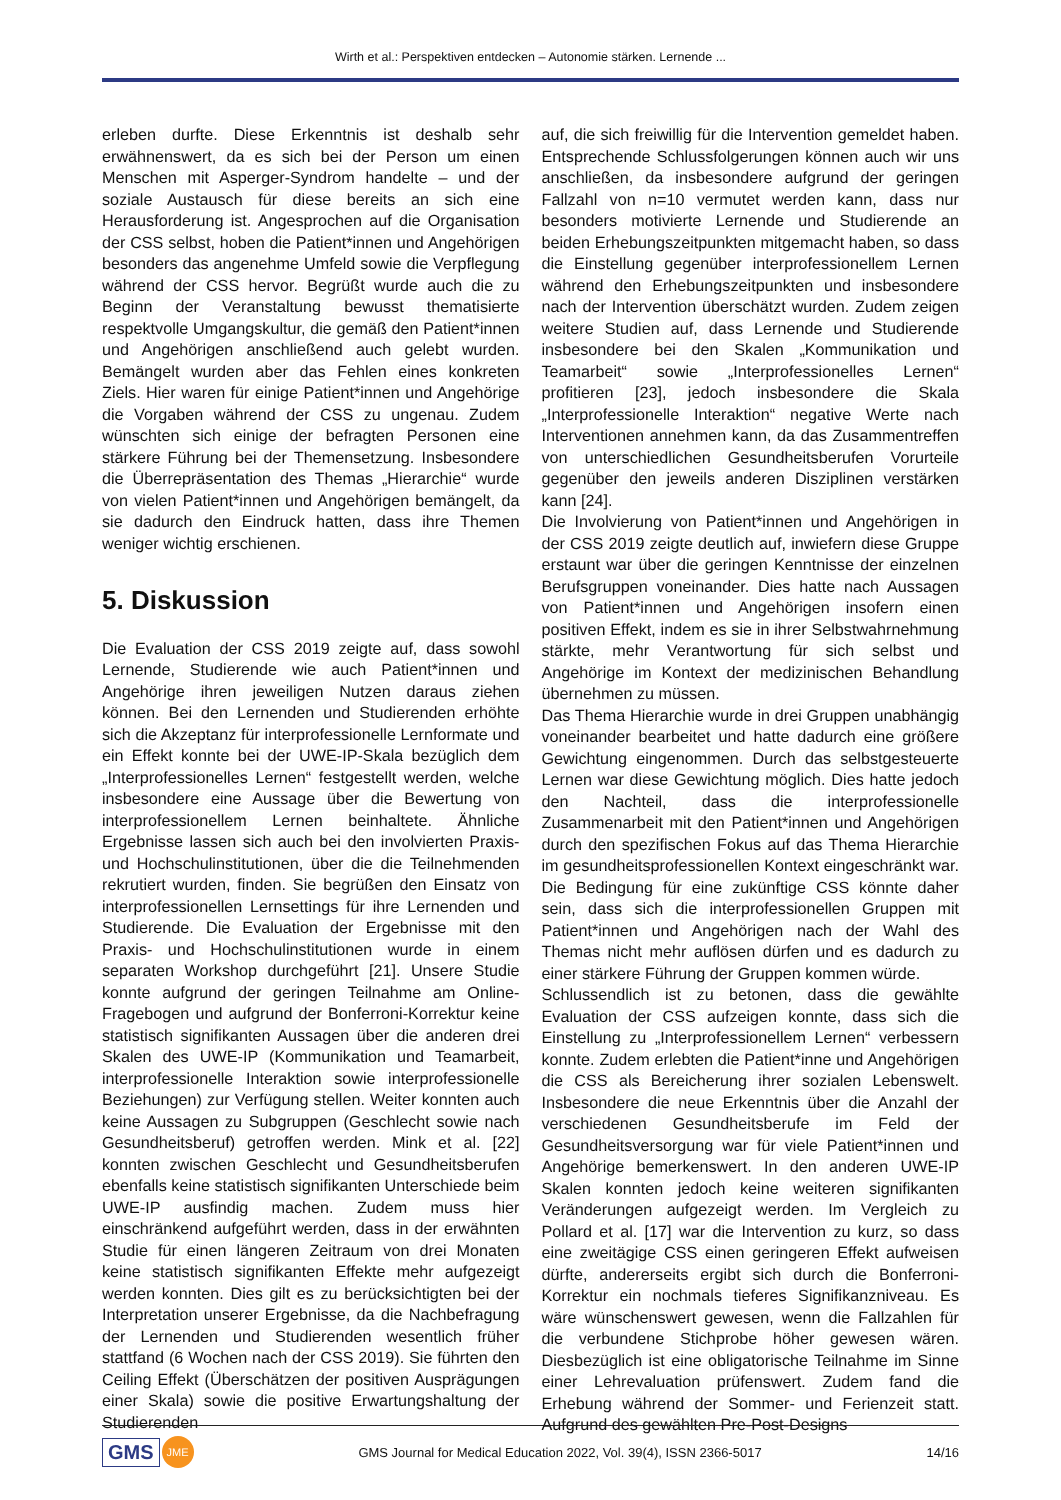Wirth et al.: Perspektiven entdecken – Autonomie stärken. Lernende ...
erleben durfte. Diese Erkenntnis ist deshalb sehr erwähnenswert, da es sich bei der Person um einen Menschen mit Asperger-Syndrom handelte – und der soziale Austausch für diese bereits an sich eine Herausforderung ist. Angesprochen auf die Organisation der CSS selbst, hoben die Patient*innen und Angehörigen besonders das angenehme Umfeld sowie die Verpflegung während der CSS hervor. Begrüßt wurde auch die zu Beginn der Veranstaltung bewusst thematisierte respektvolle Umgangskultur, die gemäß den Patient*innen und Angehörigen anschließend auch gelebt wurden. Bemängelt wurden aber das Fehlen eines konkreten Ziels. Hier waren für einige Patient*innen und Angehörige die Vorgaben während der CSS zu ungenau. Zudem wünschten sich einige der befragten Personen eine stärkere Führung bei der Themensetzung. Insbesondere die Überrepräsentation des Themas „Hierarchie“ wurde von vielen Patient*innen und Angehörigen bemängelt, da sie dadurch den Eindruck hatten, dass ihre Themen weniger wichtig erschienen.
5. Diskussion
Die Evaluation der CSS 2019 zeigte auf, dass sowohl Lernende, Studierende wie auch Patient*innen und Angehörige ihren jeweiligen Nutzen daraus ziehen können. Bei den Lernenden und Studierenden erhöhte sich die Akzeptanz für interprofessionelle Lernformate und ein Effekt konnte bei der UWE-IP-Skala bezüglich dem „Interprofessionelles Lernen“ festgestellt werden, welche insbesondere eine Aussage über die Bewertung von interprofessionellem Lernen beinhaltete. Ähnliche Ergebnisse lassen sich auch bei den involvierten Praxis- und Hochschulinstitutionen, über die die Teilnehmenden rekrutiert wurden, finden. Sie begrüßen den Einsatz von interprofessionellen Lernsettings für ihre Lernenden und Studierende. Die Evaluation der Ergebnisse mit den Praxis- und Hochschulinstitutionen wurde in einem separaten Workshop durchgeführt [21]. Unsere Studie konnte aufgrund der geringen Teilnahme am Online-Fragebogen und aufgrund der Bonferroni-Korrektur keine statistisch signifikanten Aussagen über die anderen drei Skalen des UWE-IP (Kommunikation und Teamarbeit, interprofessionelle Interaktion sowie interprofessionelle Beziehungen) zur Verfügung stellen. Weiter konnten auch keine Aussagen zu Subgruppen (Geschlecht sowie nach Gesundheitsberuf) getroffen werden. Mink et al. [22] konnten zwischen Geschlecht und Gesundheitsberufen ebenfalls keine statistisch signifikanten Unterschiede beim UWE-IP ausfindig machen. Zudem muss hier einschränkend aufgeführt werden, dass in der erwähnten Studie für einen längeren Zeitraum von drei Monaten keine statistisch signifikanten Effekte mehr aufgezeigt werden konnten. Dies gilt es zu berücksichtigten bei der Interpretation unserer Ergebnisse, da die Nachbefragung der Lernenden und Studierenden wesentlich früher stattfand (6 Wochen nach der CSS 2019). Sie führten den Ceiling Effekt (Überschätzen der positiven Ausprägungen einer Skala) sowie die positive Erwartungshaltung der Studierenden
auf, die sich freiwillig für die Intervention gemeldet haben. Entsprechende Schlussfolgerungen können auch wir uns anschließen, da insbesondere aufgrund der geringen Fallzahl von n=10 vermutet werden kann, dass nur besonders motivierte Lernende und Studierende an beiden Erhebungszeitpunkten mitgemacht haben, so dass die Einstellung gegenüber interprofessionellem Lernen während den Erhebungszeitpunkten und insbesondere nach der Intervention überschätzt wurden. Zudem zeigen weitere Studien auf, dass Lernende und Studierende insbesondere bei den Skalen „Kommunikation und Teamarbeit“ sowie „Interprofessionelles Lernen“ profitieren [23], jedoch insbesondere die Skala „Interprofessionelle Interaktion“ negative Werte nach Interventionen annehmen kann, da das Zusammentreffen von unterschiedlichen Gesundheitsberufen Vorurteile gegenüber den jeweils anderen Disziplinen verstärken kann [24].
Die Involvierung von Patient*innen und Angehörigen in der CSS 2019 zeigte deutlich auf, inwiefern diese Gruppe erstaunt war über die geringen Kenntnisse der einzelnen Berufsgruppen voneinander. Dies hatte nach Aussagen von Patient*innen und Angehörigen insofern einen positiven Effekt, indem es sie in ihrer Selbstwahrnehmung stärkte, mehr Verantwortung für sich selbst und Angehörige im Kontext der medizinischen Behandlung übernehmen zu müssen.
Das Thema Hierarchie wurde in drei Gruppen unabhängig voneinander bearbeitet und hatte dadurch eine größere Gewichtung eingenommen. Durch das selbstgesteuerte Lernen war diese Gewichtung möglich. Dies hatte jedoch den Nachteil, dass die interprofessionelle Zusammenarbeit mit den Patient*innen und Angehörigen durch den spezifischen Fokus auf das Thema Hierarchie im gesundheitsprofessionellen Kontext eingeschränkt war. Die Bedingung für eine zukünftige CSS könnte daher sein, dass sich die interprofessionellen Gruppen mit Patient*innen und Angehörigen nach der Wahl des Themas nicht mehr auflösen dürfen und es dadurch zu einer stärkere Führung der Gruppen kommen würde.
Schlussendlich ist zu betonen, dass die gewählte Evaluation der CSS aufzeigen konnte, dass sich die Einstellung zu „Interprofessionellem Lernen“ verbessern konnte. Zudem erlebten die Patient*inne und Angehörigen die CSS als Bereicherung ihrer sozialen Lebenswelt. Insbesondere die neue Erkenntnis über die Anzahl der verschiedenen Gesundheitsberufe im Feld der Gesundheitsversorgung war für viele Patient*innen und Angehörige bemerkenswert. In den anderen UWE-IP Skalen konnten jedoch keine weiteren signifikanten Veränderungen aufgezeigt werden. Im Vergleich zu Pollard et al. [17] war die Intervention zu kurz, so dass eine zweitägige CSS einen geringeren Effekt aufweisen dürfte, andererseits ergibt sich durch die Bonferroni-Korrektur ein nochmals tieferes Signifikanzniveau. Es wäre wünschenswert gewesen, wenn die Fallzahlen für die verbundene Stichprobe höher gewesen wären. Diesbezüglich ist eine obligatorische Teilnahme im Sinne einer Lehrevaluation prüfenswert. Zudem fand die Erhebung während der Sommer- und Ferienzeit statt. Aufgrund des gewählten Pre-Post-Designs
GMS JME
GMS Journal for Medical Education 2022, Vol. 39(4), ISSN 2366-5017
14/16